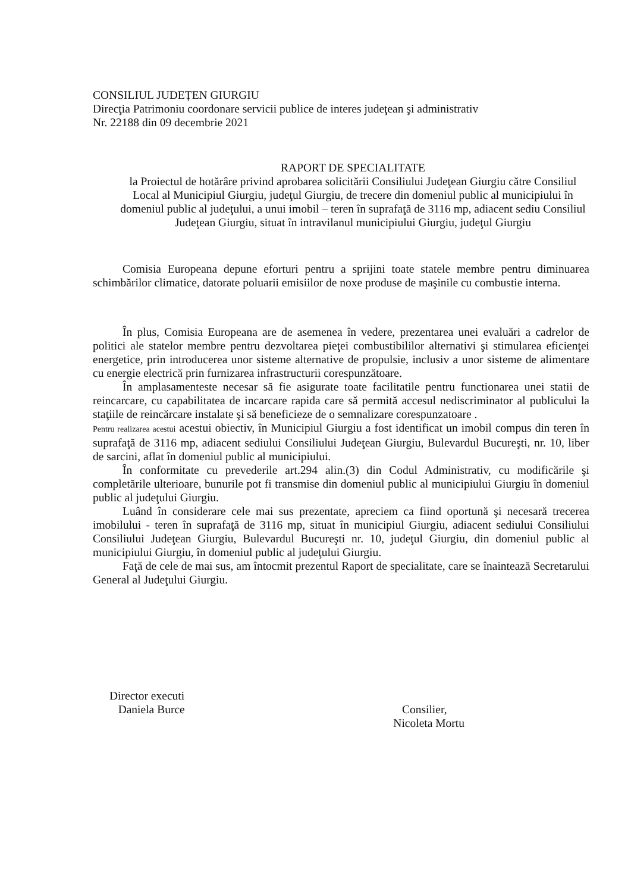CONSILIUL JUDEȚEN GIURGIU
Direcţia Patrimoniu coordonare servicii publice de interes judeţean şi administrativ
Nr. 22188 din 09 decembrie 2021
RAPORT DE SPECIALITATE
la Proiectul de hotărâre privind aprobarea solicitării Consiliului Judeţean Giurgiu către Consiliul Local al Municipiul Giurgiu, judeţul Giurgiu, de trecere din domeniul public al municipiului în domeniul public al judeţului, a unui imobil – teren în suprafaţă de 3116 mp, adiacent sediu Consiliul Judeţean Giurgiu, situat în intravilanul municipiului Giurgiu, judeţul Giurgiu
Comisia Europeana depune eforturi pentru a sprijini toate statele membre pentru diminuarea schimbărilor climatice, datorate poluarii emisiilor de noxe produse de maşinile cu combustie interna.
În plus, Comisia Europeana are de asemenea în vedere, prezentarea unei evaluări a cadrelor de politici ale statelor membre pentru dezvoltarea pieţei combustibililor alternativi şi stimularea eficienţei energetice, prin introducerea unor sisteme alternative de propulsie, inclusiv a unor sisteme de alimentare cu energie electrică prin furnizarea infrastructurii corespunzătoare.
În amplasamenteste necesar să fie asigurate toate facilitatile pentru functionarea unei statii de reincarcare, cu capabilitatea de incarcare rapida care să permită accesul nediscriminator al publicului la staţiile de reincărcare instalate şi să beneficieze de o semnalizare corespunzatoare .
Pentru realizarea acestui acestui obiectiv, în Municipiul Giurgiu a fost identificat un imobil compus din teren în suprafaţă de 3116 mp, adiacent sediului Consiliului Judeţean Giurgiu, Bulevardul Bucureşti, nr. 10, liber de sarcini, aflat în domeniul public al municipiului.
În conformitate cu prevederile art.294 alin.(3) din Codul Administrativ, cu modificările şi completările ulterioare, bunurile pot fi transmise din domeniul public al municipiului Giurgiu în domeniul public al judeţului Giurgiu.
Luând în considerare cele mai sus prezentate, apreciem ca fiind oportună şi necesară trecerea imobilului - teren în suprafaţă de 3116 mp, situat în municipiul Giurgiu, adiacent sediului Consiliului Consiliului Judeţean Giurgiu, Bulevardul Bucureşti nr. 10, judeţul Giurgiu, din domeniul public al municipiului Giurgiu, în domeniul public al judeţului Giurgiu.
Faţă de cele de mai sus, am întocmit prezentul Raport de specialitate, care se înaintează Secretarului General al Judeţului Giurgiu.
Director executi
Daniela Burce
Consilier,
Nicoleta Mortu